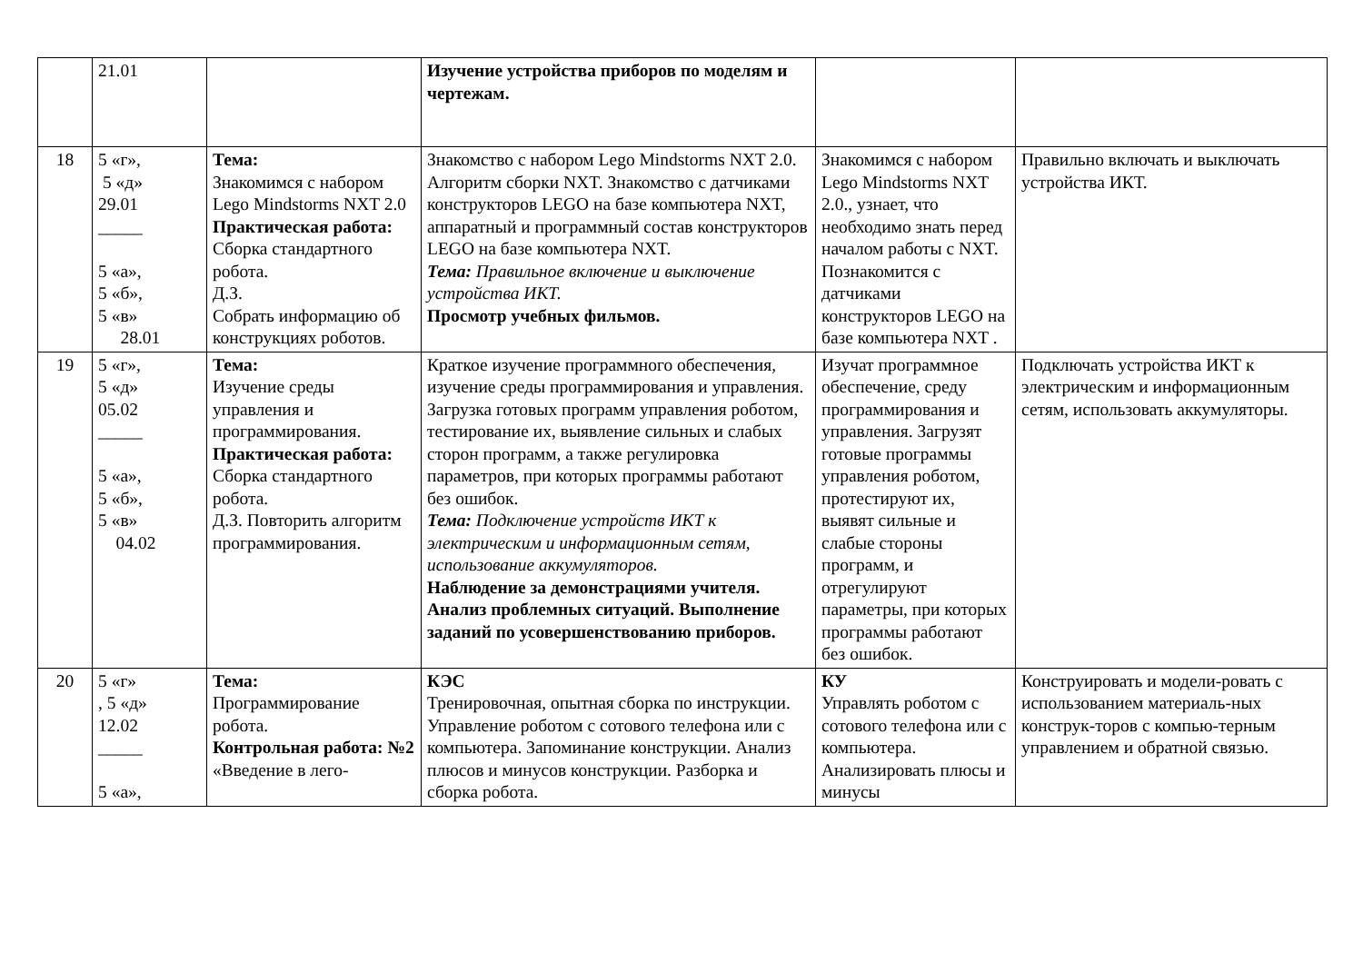| | 21.01 | | Изучение устройства приборов по моделям и чертежам. | | |
| 18 | 5 «г», 5 «д» 29.01 _____ 5 «а», 5 «б», 5 «в» 28.01 | Тема: Знакомимся с набором Lego Mindstorms NXT 2.0 Практическая работа: Сборка стандартного робота. Д.З. Собрать информацию об конструкциях роботов. | Знакомство с набором Lego Mindstorms NXT 2.0. Алгоритм сборки NXT. Знакомство с датчиками конструкторов LEGO на базе компьютера NXT, аппаратный и программный состав конструкторов LEGO на базе компьютера NXT. Тема: Правильное включение и выключение устройства ИКТ. Просмотр учебных фильмов. | Знакомимся с набором Lego Mindstorms NXT 2.0., узнает, что необходимо знать перед началом работы с NXT. Познакомится с датчиками конструкторов LEGO на базе компьютера NXT . | Правильно включать и выключать устройства ИКТ. |
| 19 | 5 «г», 5 «д» 05.02 _____ 5 «а», 5 «б», 5 «в» 04.02 | Тема: Изучение среды управления и программирования. Практическая работа: Сборка стандартного робота. Д.З. Повторить алгоритм программирования. | Краткое изучение программного обеспечения, изучение среды программирования и управления. Загрузка готовых программ управления роботом, тестирование их, выявление сильных и слабых сторон программ, а также регулировка параметров, при которых программы работают без ошибок. Тема: Подключение устройств ИКТ к электрическим и информационным сетям, использование аккумуляторов. Наблюдение за демонстрациями учителя. Анализ проблемных ситуаций. Выполнение заданий по усовершенствованию приборов. | Изучат программное обеспечение, среду программирования и управления. Загрузят готовые программы управления роботом, протестируют их, выявят сильные и слабые стороны программ, и отрегулируют параметры, при которых программы работают без ошибок. | Подключать устройства ИКТ к электрическим и информационным сетям, использовать аккумуляторы. |
| 20 | 5 «г» , 5 «д» 12.02 _____ 5 «а», | Тема: Программирование робота. Контрольная работа: №2 «Введение в лего- | КЭС Тренировочная, опытная сборка по инструкции. Управление роботом с сотового телефона или с компьютера. Запоминание конструкции. Анализ плюсов и минусов конструкции. Разборка и сборка робота. | КУ Управлять роботом с сотового телефона или с компьютера. Анализировать плюсы и минусы | Конструировать и модели-ровать с использованием материаль-ных конструк-торов с компью-терным управлением и обратной связью. |